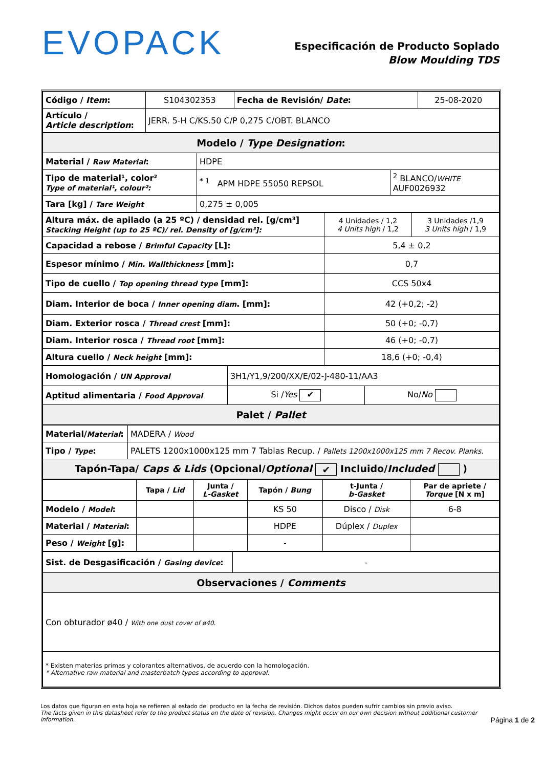EVOPACK
Especificación de Producto Soplado
Blow Moulding TDS
| Código / Item : | S104302353 | Fecha de Revisión/ Date : | 25-08-2020 |
| Artículo / Article description : | JERR. 5-H C/KS.50 C/P 0,275 C/OBT. BLANCO | | |
| Modelo / Type Designation : | | |
| Material / Raw Material : | HDPE | |
| Tipo de material¹, color² Type of material¹, colour²: | <sup>* 1</sup> APM HDPE 55050 REPSOL | <sup>2</sup> BLANCO/ WHITE AUF0026932 |
| Tara [kg] / Tare Weight | 0,275 ± 0,005 | |
| Altura máx. de apilado (a 25 ºC) / densidad rel. [g/cm³] Stacking Height (up to 25 ºC)/ rel. Density of [g/cm³]: | 4 Unidades / 1,2 4 Units high / 1,2 | 3 Unidades /1,9 3 Units high / 1,9 |
| Capacidad a rebose / Brimful Capacity [L]: | 5,4 ± 0,2 | |
| Espesor mínimo / Min. Wallthickness [mm]: | 0,7 | |
| Tipo de cuello / Top opening thread type [mm]: | CCS 50x4 | |
| Diam. Interior de boca / Inner opening diam . [mm]: | 42 (+0,2; -2) | |
| Diam. Exterior rosca / Thread crest [mm]: | 50 (+0; -0,7) | |
| Diam. Interior rosca / Thread root [mm]: | 46 (+0; -0,7) | |
| Altura cuello / Neck height [mm]: | 18,6 (+0; -0,4) | |
| Homologación / UN Approval | 3H1/Y1,9/200/XX/E/02-J-480-11/AA3 | |
| Aptitud alimentaria / Food Approval | Si / Yes ✔ | No/ No |
| Palet / Pallet | | |
| Material/ Material : | MADERA / Wood |
| Tipo / Type : | PALETS 1200x1000x125 mm 7 Tablas Recup. / Pallets 1200x1000x125 mm 7 Recov. Planks. |
| Tapón-Tapa/ Caps & Lids (Opcional/ Optional ✔ Incluido/ Included ) | |
| | Tapa / Lid | Junta / L-Gasket | Tapón / Bung | t-Junta / b-Gasket | Par de apriete / Torque [N x m] |
| Modelo / Model : | | | KS 50 | Disco / Disk | 6-8 |
| Material / Material : | | | HDPE | Dúplex / Duplex | |
| Peso / Weight [g]: | | | - | | |
| Sist. de Desgasificación / Gasing device : | - |
| Observaciones / Comments | |
| Con obturador ø40 / With one dust cover of ø40. | |
| * Existen materias primas y colorantes alternativos, de acuerdo con la homologación. * Alternative raw material and masterbatch types according to approval. | |
Los datos que figuran en esta hoja se refieren al estado del producto en la fecha de revisión. Dichos datos pueden sufrir cambios sin previo aviso.
The facts given in this datasheet refer to the product status on the date of revision. Changes might occur on our own decision without additional customer information.
Página 1 de 2